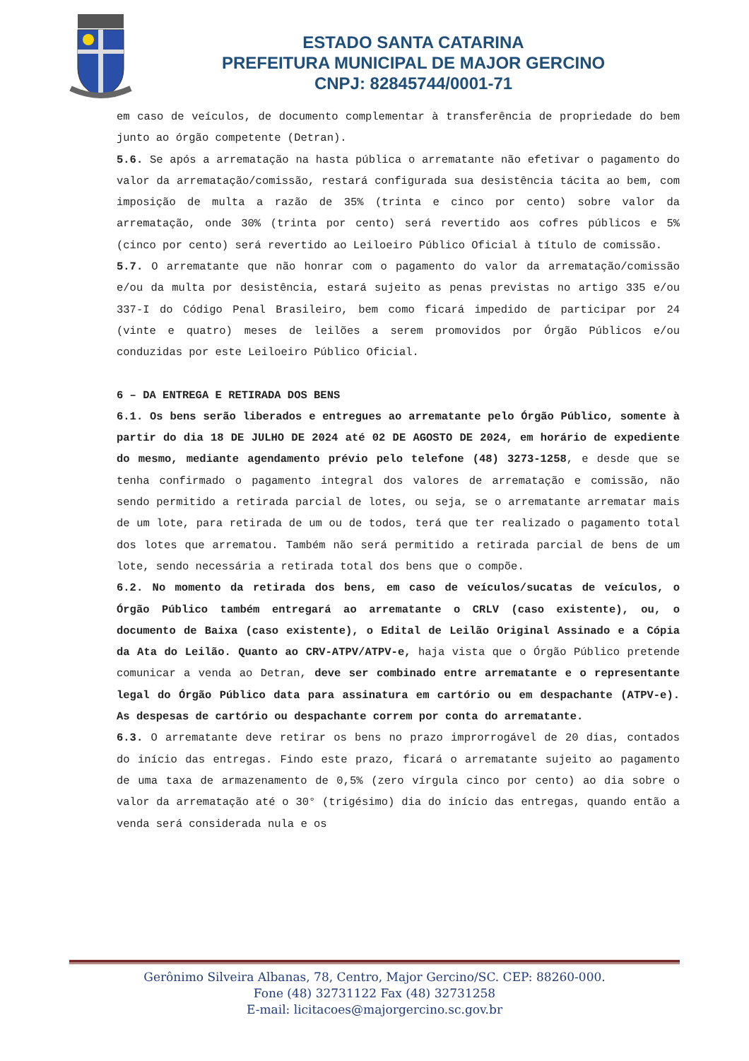ESTADO SANTA CATARINA
PREFEITURA MUNICIPAL DE MAJOR GERCINO
CNPJ: 82845744/0001-71
em caso de veículos, de documento complementar à transferência de propriedade do bem junto ao órgão competente (Detran).
5.6. Se após a arrematação na hasta pública o arrematante não efetivar o pagamento do valor da arrematação/comissão, restará configurada sua desistência tácita ao bem, com imposição de multa a razão de 35% (trinta e cinco por cento) sobre valor da arrematação, onde 30% (trinta por cento) será revertido aos cofres públicos e 5% (cinco por cento) será revertido ao Leiloeiro Público Oficial à título de comissão.
5.7. O arrematante que não honrar com o pagamento do valor da arrematação/comissão e/ou da multa por desistência, estará sujeito as penas previstas no artigo 335 e/ou 337-I do Código Penal Brasileiro, bem como ficará impedido de participar por 24 (vinte e quatro) meses de leilões a serem promovidos por Órgão Públicos e/ou conduzidas por este Leiloeiro Público Oficial.
6 – DA ENTREGA E RETIRADA DOS BENS
6.1. Os bens serão liberados e entregues ao arrematante pelo Órgão Público, somente à partir do dia 18 DE JULHO DE 2024 até 02 DE AGOSTO DE 2024, em horário de expediente do mesmo, mediante agendamento prévio pelo telefone (48) 3273-1258, e desde que se tenha confirmado o pagamento integral dos valores de arrematação e comissão, não sendo permitido a retirada parcial de lotes, ou seja, se o arrematante arrematar mais de um lote, para retirada de um ou de todos, terá que ter realizado o pagamento total dos lotes que arrematou. Também não será permitido a retirada parcial de bens de um lote, sendo necessária a retirada total dos bens que o compõe.
6.2. No momento da retirada dos bens, em caso de veículos/sucatas de veículos, o Órgão Público também entregará ao arrematante o CRLV (caso existente), ou, o documento de Baixa (caso existente), o Edital de Leilão Original Assinado e a Cópia da Ata do Leilão. Quanto ao CRV-ATPV/ATPV-e, haja vista que o Órgão Público pretende comunicar a venda ao Detran, deve ser combinado entre arrematante e o representante legal do Órgão Público data para assinatura em cartório ou em despachante (ATPV-e). As despesas de cartório ou despachante correm por conta do arrematante.
6.3. O arrematante deve retirar os bens no prazo improrrogável de 20 dias, contados do início das entregas. Findo este prazo, ficará o arrematante sujeito ao pagamento de uma taxa de armazenamento de 0,5% (zero vírgula cinco por cento) ao dia sobre o valor da arrematação até o 30° (trigésimo) dia do início das entregas, quando então a venda será considerada nula e os
Gerônimo Silveira Albanas, 78, Centro, Major Gercino/SC. CEP: 88260-000.
Fone (48) 32731122 Fax (48) 32731258
E-mail: licitacoes@majorgercino.sc.gov.br